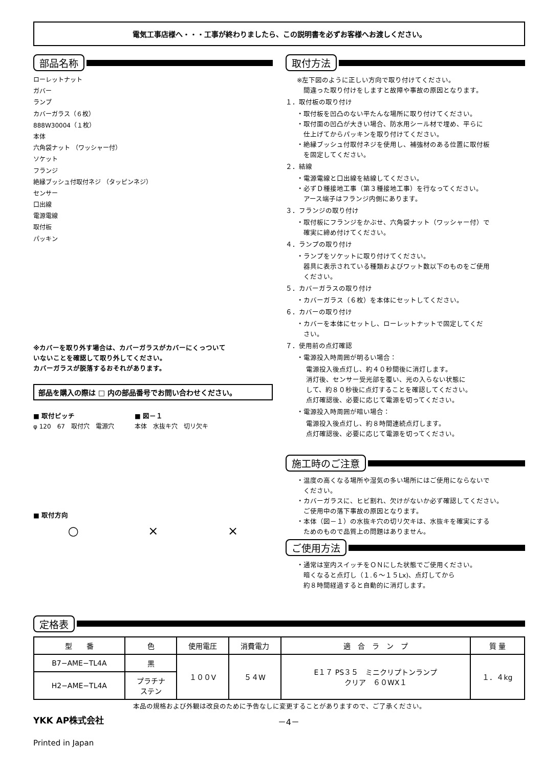電気工事店様へ・・・工事が終わりましたら、この説明書を必ずお客様へお渡しください。
部品名称
ローレットナット
ガバー
ランプ
カバーガラス（６枚）
888W30004（１枚）
本体
六角袋ナット （ワッシャー付）
ソケット
フランジ
絶縁ブッシュ付取付ネジ （タッピンネジ）
センサー
口出線
電源電線
取付板
パッキン
※カバーを取り外す場合は、カバーガラスがカバーにくっついて
いないことを確認して取り外してください。
カバーガラスが脱落するおそれがあります。
部品を購入の際は □ 内の部品番号でお問い合わせください。
■ 取付ピッチ
φ 120　67　取付穴　電源穴
■ 図－１
本体　水抜キ穴　切リ欠キ
■ 取付方向
○ × ×
取付方法
※左下図のように正しい方向で取り付けてください。
　間違った取り付けをしますと故障や事故の原因となります。
１．取付板の取り付け
・取付板を凹凸のない平たんな場所に取り付けてください。
・取付面の凹凸が大きい場合、防水用シール材で埋め、平らに
　仕上げてからパッキンを取り付けてください。
・絶縁ブッシュ付取付ネジを使用し、補強材のある位置に取付板
　を固定してください。
２．結線
・電源電線と口出線を結線してください。
・必ずＤ種接地工事（第３種接地工事）を行なってください。
　アース端子はフランジ内側にあります。
３．フランジの取り付け
・取付板にフランジをかぶせ、六角袋ナット（ワッシャー付）で
　確実に締め付けてください。
４．ランプの取り付け
・ランプをソケットに取り付けてください。
　器具に表示されている種類およびワット数以下のものをご使用
　ください。
５．カバーガラスの取り付け
・カバーガラス（６枚）を本体にセットしてください。
６．カバーの取り付け
・カバーを本体にセットし、ローレットナットで固定してくだ
　さい。
７．使用前の点灯確認
・電源投入時周囲が明るい場合：
電源投入後点灯し、約４０秒間後に消灯します。
消灯後、センサー受光部を覆い、光の入らない状態に
して、約８０秒後に点灯することを確認してください。
点灯確認後、必要に応じて電源を切ってください。
・電源投入時周囲が暗い場合：
電源投入後点灯し、約８時間連続点灯します。
点灯確認後、必要に応じて電源を切ってください。
施工時のご注意
・温度の高くなる場所や湿気の多い場所にはご使用にならないで
　ください。
・カバーガラスに、ヒビ割れ、欠けがないか必ず確認してください。
　ご使用中の落下事故の原因となります。
・本体（図－１）の水抜キ穴の切リ欠キは、水抜キを確実にする
　ためのもので品質上の問題はありません。
ご使用方法
・通常は室内スイッチをＯＮにした状態でご使用ください。
　暗くなると点灯し（１.６～１５Lx)、点灯してから
　約８時間経過すると自動的に消灯します。
定格表
| 型 番 | 色 | 使用電圧 | 消費電力 | 適 合 ラ ン プ | 質 量 |
| --- | --- | --- | --- | --- | --- |
| B7−AME−TL4A | 黒 | １００V | ５４W | E１７ PS３５ ミニクリプトンランプ クリア ６０WX１ | １．４kg |
| H2−AME−TL4A | プラチナ ステン | | | | |
本品の規格および外観は改良のために予告なしに変更することがありますので、ご了承ください。
YKK AP株式会社 －4－
Printed in Japan